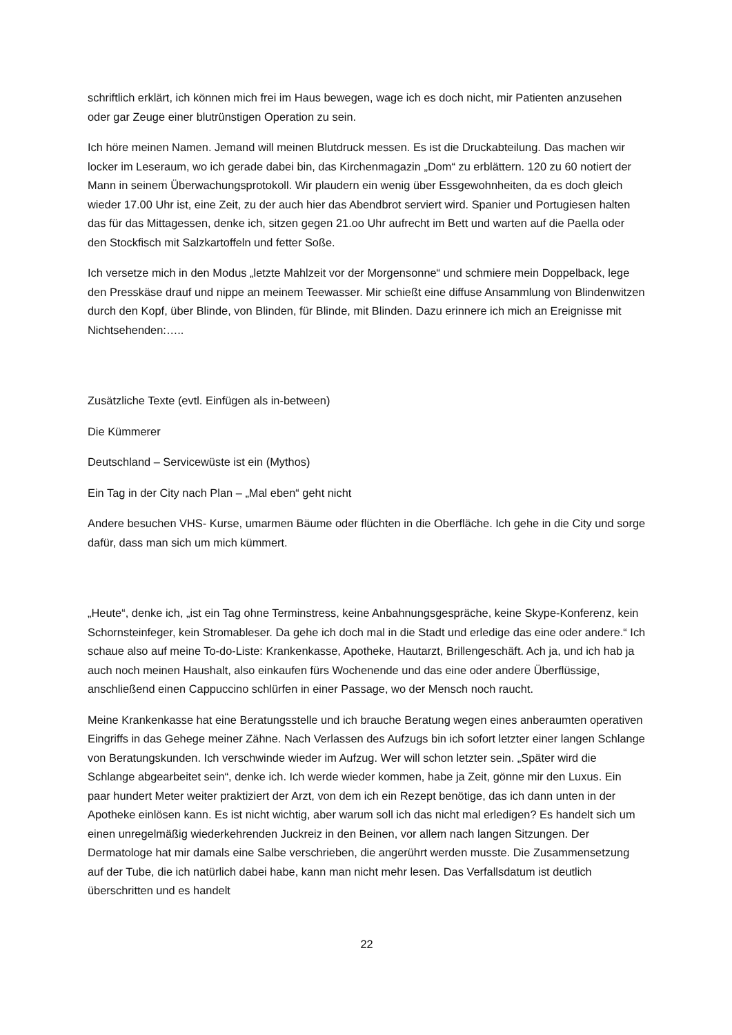schriftlich erklärt, ich können mich frei im Haus bewegen, wage ich es doch nicht, mir Patienten anzusehen oder gar Zeuge einer blutrünstigen Operation zu sein.
Ich höre meinen Namen. Jemand will meinen Blutdruck messen. Es ist die Druckabteilung. Das machen wir locker im Leseraum, wo ich gerade dabei bin, das Kirchenmagazin „Dom“ zu erblättern. 120 zu 60 notiert der Mann in seinem Überwachungsprotokoll. Wir plaudern ein wenig über Essgewohnheiten, da es doch gleich wieder 17.00 Uhr ist, eine Zeit, zu der auch hier das Abendbrot serviert wird. Spanier und Portugiesen halten das für das Mittagessen, denke ich, sitzen gegen 21.oo Uhr aufrecht im Bett und warten auf die Paella oder den Stockfisch mit Salzkartoffeln und fetter Soße.
Ich versetze mich in den Modus „letzte Mahlzeit vor der Morgensonne“ und schmiere mein Doppelback, lege den Presskäse drauf und nippe an meinem Teewasser. Mir schießt eine diffuse Ansammlung von Blindenwitzen durch den Kopf, über Blinde, von Blinden, für Blinde, mit Blinden. Dazu erinnere ich mich an Ereignisse mit Nichtsehenden:…..
Zusätzliche Texte (evtl. Einfügen als in-between)
Die Kümmerer
Deutschland – Servicewüste ist ein (Mythos)
Ein Tag in der City nach Plan – „Mal eben“ geht nicht
Andere besuchen VHS- Kurse, umarmen Bäume oder flüchten in die Oberfläche. Ich gehe in die City und sorge dafür, dass man sich um mich kümmert.
„Heute“, denke ich, „ist ein Tag ohne Terminstress, keine Anbahnungsgespräche, keine Skype-Konferenz, kein Schornsteinfeger, kein Stromableser. Da gehe ich doch mal in die Stadt und erledige das eine oder andere.“ Ich schaue also auf meine To-do-Liste: Krankenkasse, Apotheke, Hautarzt, Brillengeschäft. Ach ja, und ich hab ja auch noch meinen Haushalt, also einkaufen fürs Wochenende und das eine oder andere Überflüssige, anschließend einen Cappuccino schlürfen in einer Passage, wo der Mensch noch raucht.
Meine Krankenkasse hat eine Beratungsstelle und ich brauche Beratung wegen eines anberaumten operativen Eingriffs in das Gehege meiner Zähne. Nach Verlassen des Aufzugs bin ich sofort letzter einer langen Schlange von Beratungskunden. Ich verschwinde wieder im Aufzug. Wer will schon letzter sein. „Später wird die Schlange abgearbeitet sein“, denke ich. Ich werde wieder kommen, habe ja Zeit, gönne mir den Luxus. Ein paar hundert Meter weiter praktiziert der Arzt, von dem ich ein Rezept benötige, das ich dann unten in der Apotheke einlösen kann. Es ist nicht wichtig, aber warum soll ich das nicht mal erledigen? Es handelt sich um einen unregelmäßig wiederkehrenden Juckreiz in den Beinen, vor allem nach langen Sitzungen. Der Dermatologe hat mir damals eine Salbe verschrieben, die angerührt werden musste. Die Zusammensetzung auf der Tube, die ich natürlich dabei habe, kann man nicht mehr lesen. Das Verfallsdatum ist deutlich überschritten und es handelt
22